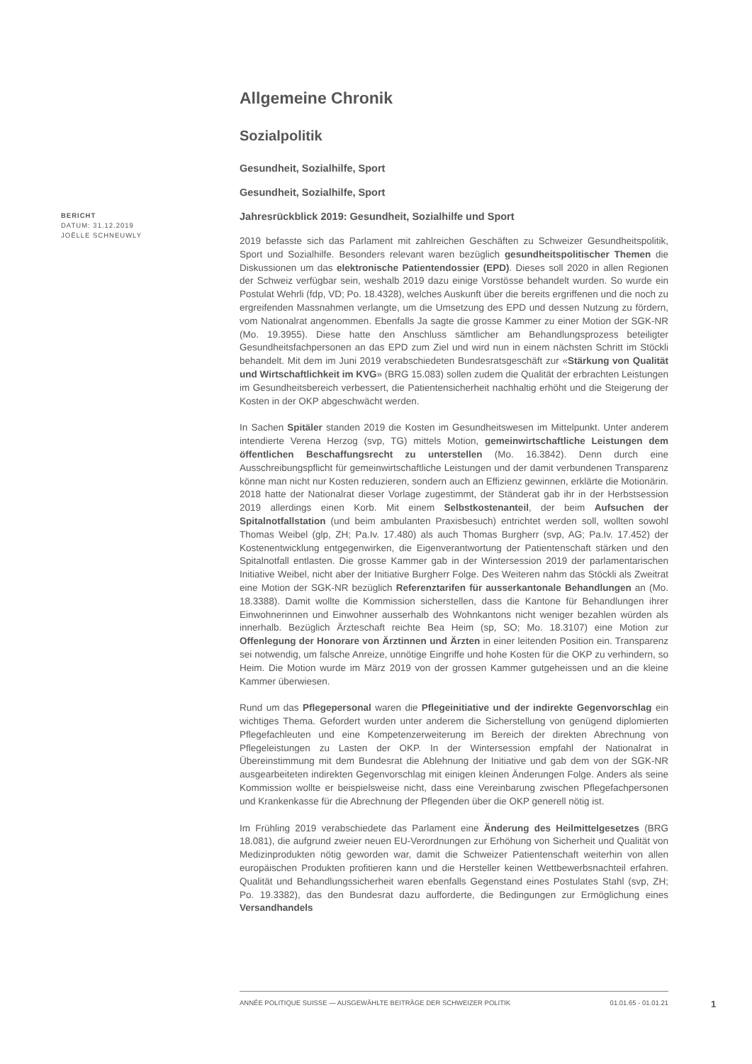Allgemeine Chronik
Sozialpolitik
Gesundheit, Sozialhilfe, Sport
Gesundheit, Sozialhilfe, Sport
BERICHT
DATUM: 31.12.2019
JOËLLE SCHNEUWLY
Jahresrückblick 2019: Gesundheit, Sozialhilfe und Sport
2019 befasste sich das Parlament mit zahlreichen Geschäften zu Schweizer Gesundheitspolitik, Sport und Sozialhilfe. Besonders relevant waren bezüglich gesundheitspolitischer Themen die Diskussionen um das elektronische Patientendossier (EPD). Dieses soll 2020 in allen Regionen der Schweiz verfügbar sein, weshalb 2019 dazu einige Vorstösse behandelt wurden. So wurde ein Postulat Wehrli (fdp, VD; Po. 18.4328), welches Auskunft über die bereits ergriffenen und die noch zu ergreifenden Massnahmen verlangte, um die Umsetzung des EPD und dessen Nutzung zu fördern, vom Nationalrat angenommen. Ebenfalls Ja sagte die grosse Kammer zu einer Motion der SGK-NR (Mo. 19.3955). Diese hatte den Anschluss sämtlicher am Behandlungsprozess beteiligter Gesundheitsfachpersonen an das EPD zum Ziel und wird nun in einem nächsten Schritt im Stöckli behandelt. Mit dem im Juni 2019 verabschiedeten Bundesratsgeschäft zur «Stärkung von Qualität und Wirtschaftlichkeit im KVG» (BRG 15.083) sollen zudem die Qualität der erbrachten Leistungen im Gesundheitsbereich verbessert, die Patientensicherheit nachhaltig erhöht und die Steigerung der Kosten in der OKP abgeschwächt werden.
In Sachen Spitäler standen 2019 die Kosten im Gesundheitswesen im Mittelpunkt. Unter anderem intendierte Verena Herzog (svp, TG) mittels Motion, gemeinwirtschaftliche Leistungen dem öffentlichen Beschaffungsrecht zu unterstellen (Mo. 16.3842). Denn durch eine Ausschreibungspflicht für gemeinwirtschaftliche Leistungen und der damit verbundenen Transparenz könne man nicht nur Kosten reduzieren, sondern auch an Effizienz gewinnen, erklärte die Motionärin. 2018 hatte der Nationalrat dieser Vorlage zugestimmt, der Ständerat gab ihr in der Herbstsession 2019 allerdings einen Korb. Mit einem Selbstkostenanteil, der beim Aufsuchen der Spitalnotfallstation (und beim ambulanten Praxisbesuch) entrichtet werden soll, wollten sowohl Thomas Weibel (glp, ZH; Pa.Iv. 17.480) als auch Thomas Burgherr (svp, AG; Pa.Iv. 17.452) der Kostenentwicklung entgegenwirken, die Eigenverantwortung der Patientenschaft stärken und den Spitalnotfall entlasten. Die grosse Kammer gab in der Wintersession 2019 der parlamentarischen Initiative Weibel, nicht aber der Initiative Burgherr Folge. Des Weiteren nahm das Stöckli als Zweitrat eine Motion der SGK-NR bezüglich Referenztarifen für ausserkantonale Behandlungen an (Mo. 18.3388). Damit wollte die Kommission sicherstellen, dass die Kantone für Behandlungen ihrer Einwohnerinnen und Einwohner ausserhalb des Wohnkantons nicht weniger bezahlen würden als innerhalb. Bezüglich Ärzteschaft reichte Bea Heim (sp, SO; Mo. 18.3107) eine Motion zur Offenlegung der Honorare von Ärztinnen und Ärzten in einer leitenden Position ein. Transparenz sei notwendig, um falsche Anreize, unnötige Eingriffe und hohe Kosten für die OKP zu verhindern, so Heim. Die Motion wurde im März 2019 von der grossen Kammer gutgeheissen und an die kleine Kammer überwiesen.
Rund um das Pflegepersonal waren die Pflegeinitiative und der indirekte Gegenvorschlag ein wichtiges Thema. Gefordert wurden unter anderem die Sicherstellung von genügend diplomierten Pflegefachleuten und eine Kompetenzerweiterung im Bereich der direkten Abrechnung von Pflegeleistungen zu Lasten der OKP. In der Wintersession empfahl der Nationalrat in Übereinstimmung mit dem Bundesrat die Ablehnung der Initiative und gab dem von der SGK-NR ausgearbeiteten indirekten Gegenvorschlag mit einigen kleinen Änderungen Folge. Anders als seine Kommission wollte er beispielsweise nicht, dass eine Vereinbarung zwischen Pflegefachpersonen und Krankenkasse für die Abrechnung der Pflegenden über die OKP generell nötig ist.
Im Frühling 2019 verabschiedete das Parlament eine Änderung des Heilmittelgesetzes (BRG 18.081), die aufgrund zweier neuen EU-Verordnungen zur Erhöhung von Sicherheit und Qualität von Medizinprodukten nötig geworden war, damit die Schweizer Patientenschaft weiterhin von allen europäischen Produkten profitieren kann und die Hersteller keinen Wettbewerbsnachteil erfahren. Qualität und Behandlungssicherheit waren ebenfalls Gegenstand eines Postulates Stahl (svp, ZH; Po. 19.3382), das den Bundesrat dazu aufforderte, die Bedingungen zur Ermöglichung eines Versandhandels
ANNÉE POLITIQUE SUISSE — AUSGEWÄHLTE BEITRÄGE DER SCHWEIZER POLITIK 01.01.65 - 01.01.21
1